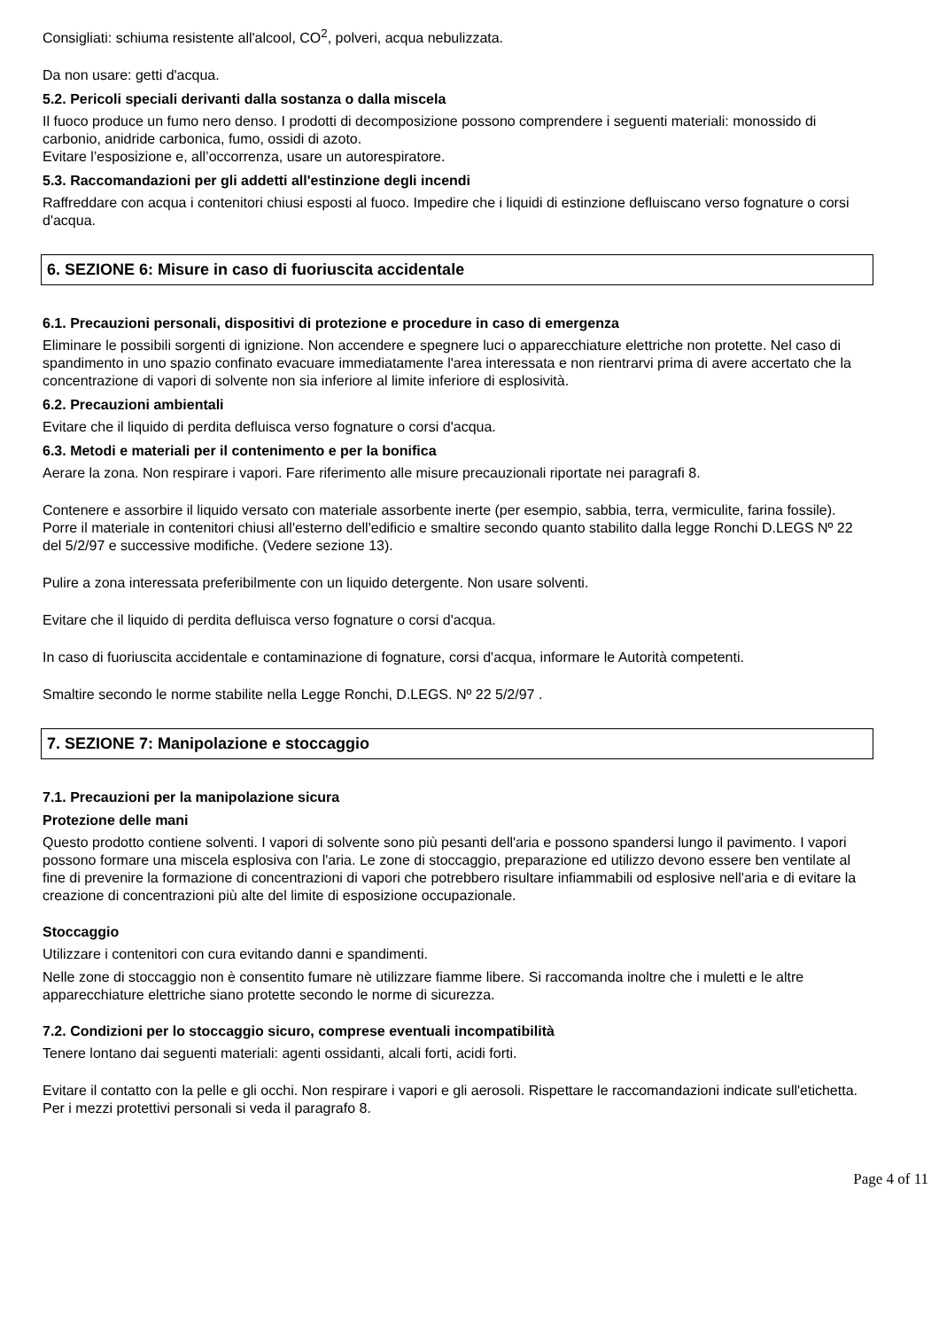Consigliati: schiuma resistente all'alcool, CO<sup>2</sup>, polveri, acqua nebulizzata.
Da non usare: getti d'acqua.
5.2. Pericoli speciali derivanti dalla sostanza o dalla miscela
Il fuoco produce un fumo nero denso. I prodotti di decomposizione possono comprendere i seguenti materiali: monossido di carbonio, anidride carbonica, fumo, ossidi di azoto.
Evitare l’esposizione e, all’occorrenza, usare un autorespiratore.
5.3. Raccomandazioni per gli addetti all'estinzione degli incendi
Raffreddare con acqua i contenitori chiusi esposti al fuoco. Impedire che i liquidi di estinzione defluiscano verso fognature o corsi d'acqua.
6. SEZIONE 6: Misure in caso di fuoriuscita accidentale
6.1. Precauzioni personali, dispositivi di protezione e procedure in caso di emergenza
Eliminare le possibili sorgenti di ignizione. Non accendere e spegnere luci o apparecchiature elettriche non protette. Nel caso di spandimento in uno spazio confinato evacuare immediatamente l'area interessata e non rientrarvi prima di avere accertato che la concentrazione di vapori di solvente non sia inferiore al limite inferiore di esplosività.
6.2. Precauzioni ambientali
Evitare che il liquido di perdita defluisca verso fognature o corsi d'acqua.
6.3. Metodi e materiali per il contenimento e per la bonifica
Aerare la zona. Non respirare i vapori. Fare riferimento alle misure precauzionali riportate nei paragrafi 8.
Contenere e assorbire il liquido versato con materiale assorbente inerte (per esempio, sabbia, terra, vermiculite, farina fossile). Porre il materiale in contenitori chiusi all'esterno dell'edificio e smaltire secondo quanto stabilito dalla legge Ronchi D.LEGS Nº 22 del 5/2/97 e successive modifiche. (Vedere sezione 13).
Pulire a zona interessata preferibilmente con un liquido detergente. Non usare solventi.
Evitare che il liquido di perdita defluisca verso fognature o corsi d'acqua.
In caso di fuoriuscita accidentale e contaminazione di fognature, corsi d'acqua, informare le Autorità competenti.
Smaltire secondo le norme stabilite nella Legge Ronchi, D.LEGS. Nº 22 5/2/97 .
7. SEZIONE 7: Manipolazione e stoccaggio
7.1. Precauzioni per la manipolazione sicura
Protezione delle mani
Questo prodotto contiene solventi. I vapori di solvente sono più pesanti dell'aria e possono spandersi lungo il pavimento. I vapori possono formare una miscela esplosiva con l'aria. Le zone di stoccaggio, preparazione ed utilizzo devono essere ben ventilate al fine di prevenire la formazione di concentrazioni di vapori che potrebbero risultare infiammabili od esplosive nell'aria e di evitare la creazione di concentrazioni più alte del limite di esposizione occupazionale.
Stoccaggio
Utilizzare i contenitori con cura evitando danni e spandimenti.
Nelle zone di stoccaggio non è consentito fumare nè utilizzare fiamme libere. Si raccomanda inoltre che i muletti e le altre apparecchiature elettriche siano protette secondo le norme di sicurezza.
7.2. Condizioni per lo stoccaggio sicuro, comprese eventuali incompatibilità
Tenere lontano dai seguenti materiali: agenti ossidanti, alcali forti, acidi forti.
Evitare il contatto con la pelle e gli occhi. Non respirare i vapori e gli aerosoli. Rispettare le raccomandazioni indicate sull'etichetta. Per i mezzi protettivi personali si veda il paragrafo 8.
Page 4 of 11